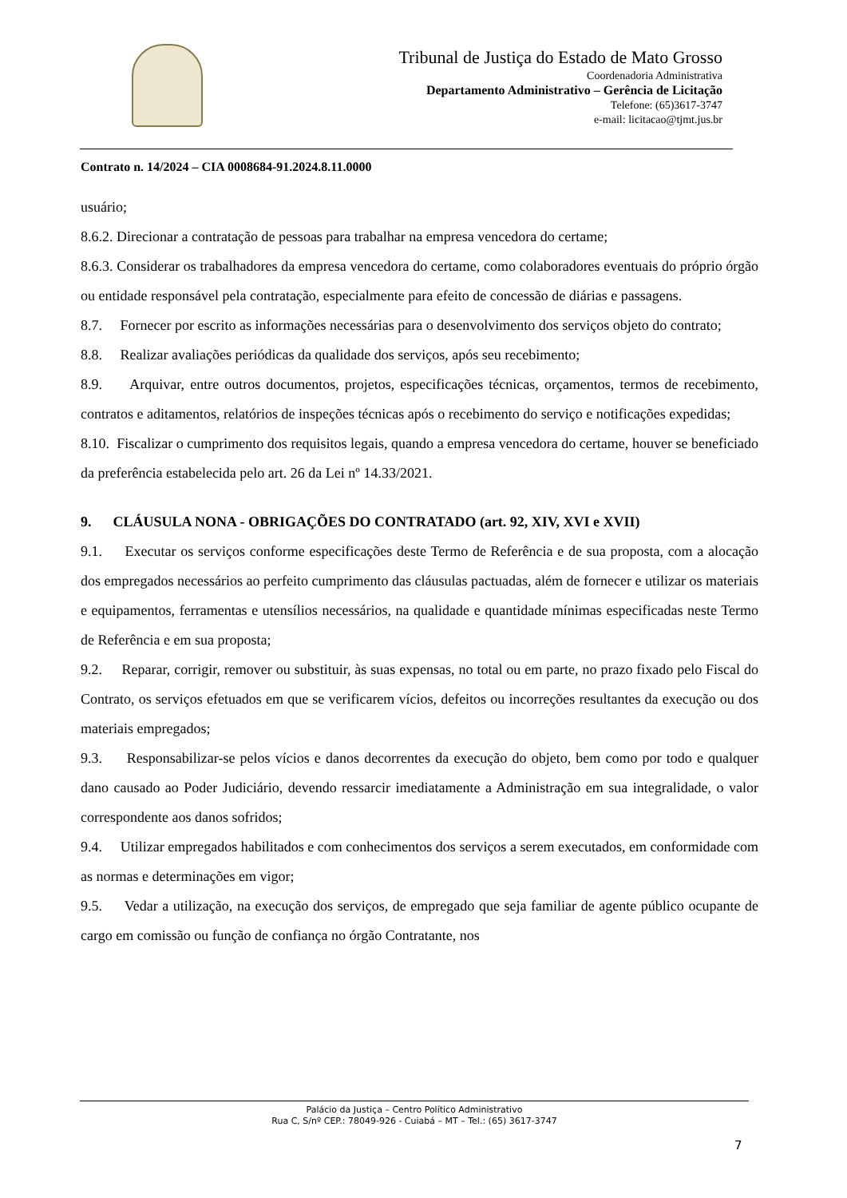Tribunal de Justiça do Estado de Mato Grosso
Coordenadoria Administrativa
Departamento Administrativo – Gerência de Licitação
Telefone: (65)3617-3747
e-mail: licitacao@tjmt.jus.br
Contrato n. 14/2024 – CIA 0008684-91.2024.8.11.0000
usuário;
8.6.2. Direcionar a contratação de pessoas para trabalhar na empresa vencedora do certame;
8.6.3. Considerar os trabalhadores da empresa vencedora do certame, como colaboradores eventuais do próprio órgão ou entidade responsável pela contratação, especialmente para efeito de concessão de diárias e passagens.
8.7. Fornecer por escrito as informações necessárias para o desenvolvimento dos serviços objeto do contrato;
8.8. Realizar avaliações periódicas da qualidade dos serviços, após seu recebimento;
8.9. Arquivar, entre outros documentos, projetos, especificações técnicas, orçamentos, termos de recebimento, contratos e aditamentos, relatórios de inspeções técnicas após o recebimento do serviço e notificações expedidas;
8.10. Fiscalizar o cumprimento dos requisitos legais, quando a empresa vencedora do certame, houver se beneficiado da preferência estabelecida pelo art. 26 da Lei nº 14.33/2021.
9. CLÁUSULA NONA - OBRIGAÇÕES DO CONTRATADO (art. 92, XIV, XVI e XVII)
9.1. Executar os serviços conforme especificações deste Termo de Referência e de sua proposta, com a alocação dos empregados necessários ao perfeito cumprimento das cláusulas pactuadas, além de fornecer e utilizar os materiais e equipamentos, ferramentas e utensílios necessários, na qualidade e quantidade mínimas especificadas neste Termo de Referência e em sua proposta;
9.2. Reparar, corrigir, remover ou substituir, às suas expensas, no total ou em parte, no prazo fixado pelo Fiscal do Contrato, os serviços efetuados em que se verificarem vícios, defeitos ou incorreções resultantes da execução ou dos materiais empregados;
9.3. Responsabilizar-se pelos vícios e danos decorrentes da execução do objeto, bem como por todo e qualquer dano causado ao Poder Judiciário, devendo ressarcir imediatamente a Administração em sua integralidade, o valor correspondente aos danos sofridos;
9.4. Utilizar empregados habilitados e com conhecimentos dos serviços a serem executados, em conformidade com as normas e determinações em vigor;
9.5. Vedar a utilização, na execução dos serviços, de empregado que seja familiar de agente público ocupante de cargo em comissão ou função de confiança no órgão Contratante, nos
Palácio da Justiça – Centro Político Administrativo
Rua C, S/nº CEP.: 78049-926 - Cuiabá – MT – Tel.: (65) 3617-3747
7